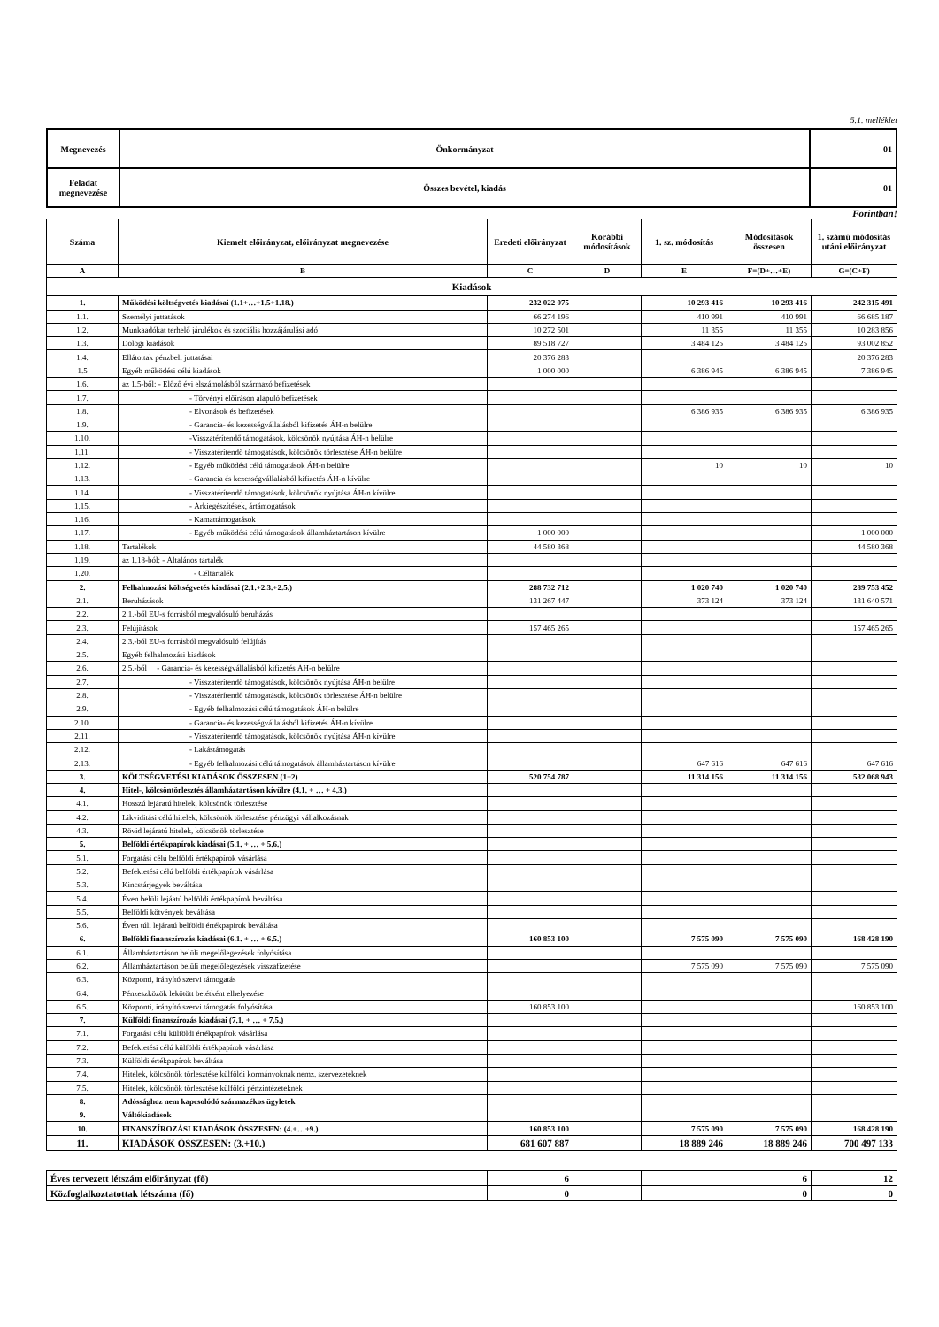5.1. melléklet
| Megnevezés | Önkormányzat | 01 |
| Feladat megnevezése | Összes bevétel, kiadás | 01 |
Forintban!
| Száma | Kiemelt előirányzat, előirányzat megnevezése | Eredeti előirányzat | Korábbi módosítások | 1. sz. módosítás | Módosítások összesen | 1. számú módosítás utáni előirányzat |
| --- | --- | --- | --- | --- | --- | --- |
| A | B | C | D | E | F=(D+…+E) | G=(C+F) |
| Kiadások | | | | | | |
| 1. | Működési költségvetés kiadásai (1.1+…+1.5+1.18.) | 232 022 075 | | 10 293 416 | 10 293 416 | 242 315 491 |
| 1.1. | Személyi juttatások | 66 274 196 | | 410 991 | 410 991 | 66 685 187 |
| 1.2. | Munkaadókat terhelő járulékok és szociális hozzájárulási adó | 10 272 501 | | 11 355 | 11 355 | 10 283 856 |
| 1.3. | Dologi kiadások | 89 518 727 | | 3 484 125 | 3 484 125 | 93 002 852 |
| 1.4. | Ellátottak pénzbeli juttatásai | 20 376 283 | | | | 20 376 283 |
| 1.5 | Egyéb működési célú kiadások | 1 000 000 | | 6 386 945 | 6 386 945 | 7 386 945 |
| 1.6. | az 1.5-ből: - Előző évi elszámolásból származó befizetések | | | | | |
| 1.7. | - Törvényi előíráson alapuló befizetések | | | | | |
| 1.8. | - Elvonások és befizetések | | | 6 386 935 | 6 386 935 | 6 386 935 |
| 1.9. | - Garancia- és kezességvállalásból kifizetés ÁH-n belülre | | | | | |
| 1.10. | -Visszatérítendő támogatások, kölcsönök nyújtása ÁH-n belülre | | | | | |
| 1.11. | - Visszatérítendő támogatások, kölcsönök törlesztése ÁH-n belülre | | | | | |
| 1.12. | - Egyéb működési célú támogatások ÁH-n belülre | | | 10 | 10 | 10 |
| 1.13. | - Garancia és kezességvállalásból kifizetés ÁH-n kívülre | | | | | |
| 1.14. | - Visszatérítendő támogatások, kölcsönök nyújtása ÁH-n kívülre | | | | | |
| 1.15. | - Árkiegészítések, ártámogatások | | | | | |
| 1.16. | - Kamattámogatások | | | | | |
| 1.17. | - Egyéb működési célú támogatások államháztartáson kívülre | 1 000 000 | | | | 1 000 000 |
| 1.18. | Tartalékok | 44 580 368 | | | | 44 580 368 |
| 1.19. | az 1.18-ból: - Általános tartalék | | | | | |
| 1.20. | - Céltartalék | | | | | |
| 2. | Felhalmozási költségvetés kiadásai (2.1.+2.3.+2.5.) | 288 732 712 | | 1 020 740 | 1 020 740 | 289 753 452 |
| 2.1. | Beruházások | 131 267 447 | | 373 124 | 373 124 | 131 640 571 |
| 2.2. | 2.1.-ből EU-s forrásból megvalósuló beruházás | | | | | |
| 2.3. | Felújítások | 157 465 265 | | | | 157 465 265 |
| 2.4. | 2.3.-ból EU-s forrásból megvalósuló felújítás | | | | | |
| 2.5. | Egyéb felhalmozási kiadások | | | | | |
| 2.6. | 2.5.-ből - Garancia- és kezességvállalásból kifizetés ÁH-n belülre | | | | | |
| 2.7. | - Visszatérítendő támogatások, kölcsönök nyújtása ÁH-n belülre | | | | | |
| 2.8. | - Visszatérítendő támogatások, kölcsönök törlesztése ÁH-n belülre | | | | | |
| 2.9. | - Egyéb felhalmozási célú támogatások ÁH-n belülre | | | | | |
| 2.10. | - Garancia- és kezességvállalásból kifizetés ÁH-n kívülre | | | | | |
| 2.11. | - Visszatérítendő támogatások, kölcsönök nyújtása ÁH-n kívülre | | | | | |
| 2.12. | - Lakástámogatás | | | | | |
| 2.13. | - Egyéb felhalmozási célú támogatások államháztartáson kívülre | | | 647 616 | 647 616 | 647 616 |
| 3. | KÖLTSÉGVETÉSI KIADÁSOK ÖSSZESEN (1+2) | 520 754 787 | | 11 314 156 | 11 314 156 | 532 068 943 |
| 4. | Hitel-, kölcsöntörlesztés államháztartáson kívülre (4.1. + … + 4.3.) | | | | | |
| 4.1. | Hosszú lejáratú hitelek, kölcsönök törlesztése | | | | | |
| 4.2. | Likviditási célú hitelek, kölcsönök törlesztése pénzügyi vállalkozásnak | | | | | |
| 4.3. | Rövid lejáratú hitelek, kölcsönök törlesztése | | | | | |
| 5. | Belföldi értékpapírok kiadásai (5.1. + … + 5.6.) | | | | | |
| 5.1. | Forgatási célú belföldi értékpapírok vásárlása | | | | | |
| 5.2. | Befektetési célú belföldi értékpapírok vásárlása | | | | | |
| 5.3. | Kincstárjegyek beváltása | | | | | |
| 5.4. | Éven belüli lejáatú belföldi értékpapírok beváltása | | | | | |
| 5.5. | Belföldi kötvények beváltása | | | | | |
| 5.6. | Éven túli lejáratú belföldi értékpapírok beváltása | | | | | |
| 6. | Belföldi finanszírozás kiadásai (6.1. + … + 6.5.) | 160 853 100 | | 7 575 090 | 7 575 090 | 168 428 190 |
| 6.1. | Államháztartáson belüli megelőlegezések folyósítása | | | | | |
| 6.2. | Államháztartáson belüli megelőlegezések visszafizetése | | | 7 575 090 | 7 575 090 | 7 575 090 |
| 6.3. | Központi, irányító szervi támogatás | | | | | |
| 6.4. | Pénzeszközök lekötött betétként elhelyezése | | | | | |
| 6.5. | Központi, irányító szervi támogatás folyósítása | 160 853 100 | | | | 160 853 100 |
| 7. | Külföldi finanszírozás kiadásai (7.1. + … + 7.5.) | | | | | |
| 7.1. | Forgatási célú külföldi értékpapírok vásárlása | | | | | |
| 7.2. | Befektetési célú külföldi értékpapírok vásárlása | | | | | |
| 7.3. | Külföldi értékpapírok beváltása | | | | | |
| 7.4. | Hitelek, kölcsönök törlesztése külföldi kormányoknak nemz. szervezeteknek | | | | | |
| 7.5. | Hitelek, kölcsönök törlesztése külföldi pénzintézeteknek | | | | | |
| 8. | Adóssághoz nem kapcsolódó származékos ügyletek | | | | | |
| 9. | Váltókiadások | | | | | |
| 10. | FINANSZÍROZÁSI KIADÁSOK ÖSSZESEN: (4.+…+9.) | 160 853 100 | | 7 575 090 | 7 575 090 | 168 428 190 |
| 11. | KIADÁSOK ÖSSZESEN: (3.+10.) | 681 607 887 | | 18 889 246 | 18 889 246 | 700 497 133 |
| Éves tervezett létszám előirányzat (fő) | 6 | | | 6 | 12 |
| Közfoglalkoztatottak létszáma (fő) | 0 | | | 0 | 0 |